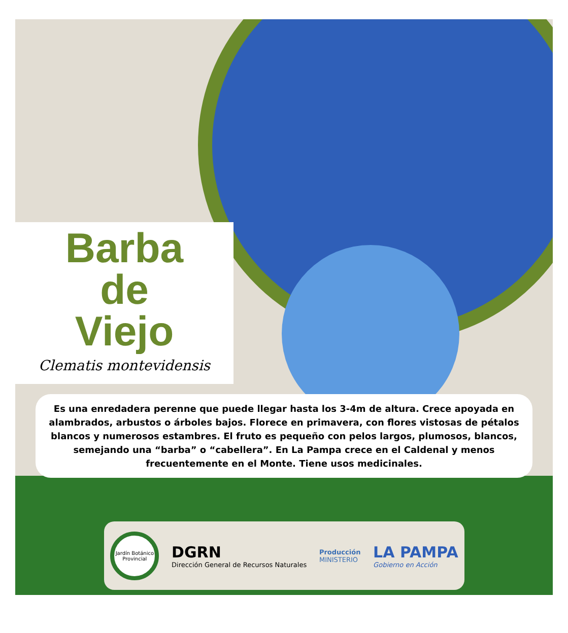Barba
de
Viejo
Clematis montevidensis
Es una enredadera perenne que puede llegar hasta los 3-4m de altura. Crece apoyada en alambrados, arbustos o árboles bajos. Florece en primavera, con flores vistosas de pétalos blancos y numerosos estambres. El fruto es pequeño con pelos largos, plumosos, blancos, semejando una “barba” o “cabellera”. En La Pampa crece en el Caldenal y menos frecuentemente en el Monte. Tiene usos medicinales.
Jardín Botánico Provincial
DGRN
Dirección General de Recursos Naturales
Producción
MINISTERIO
LA PAMPA
Gobierno en Acción